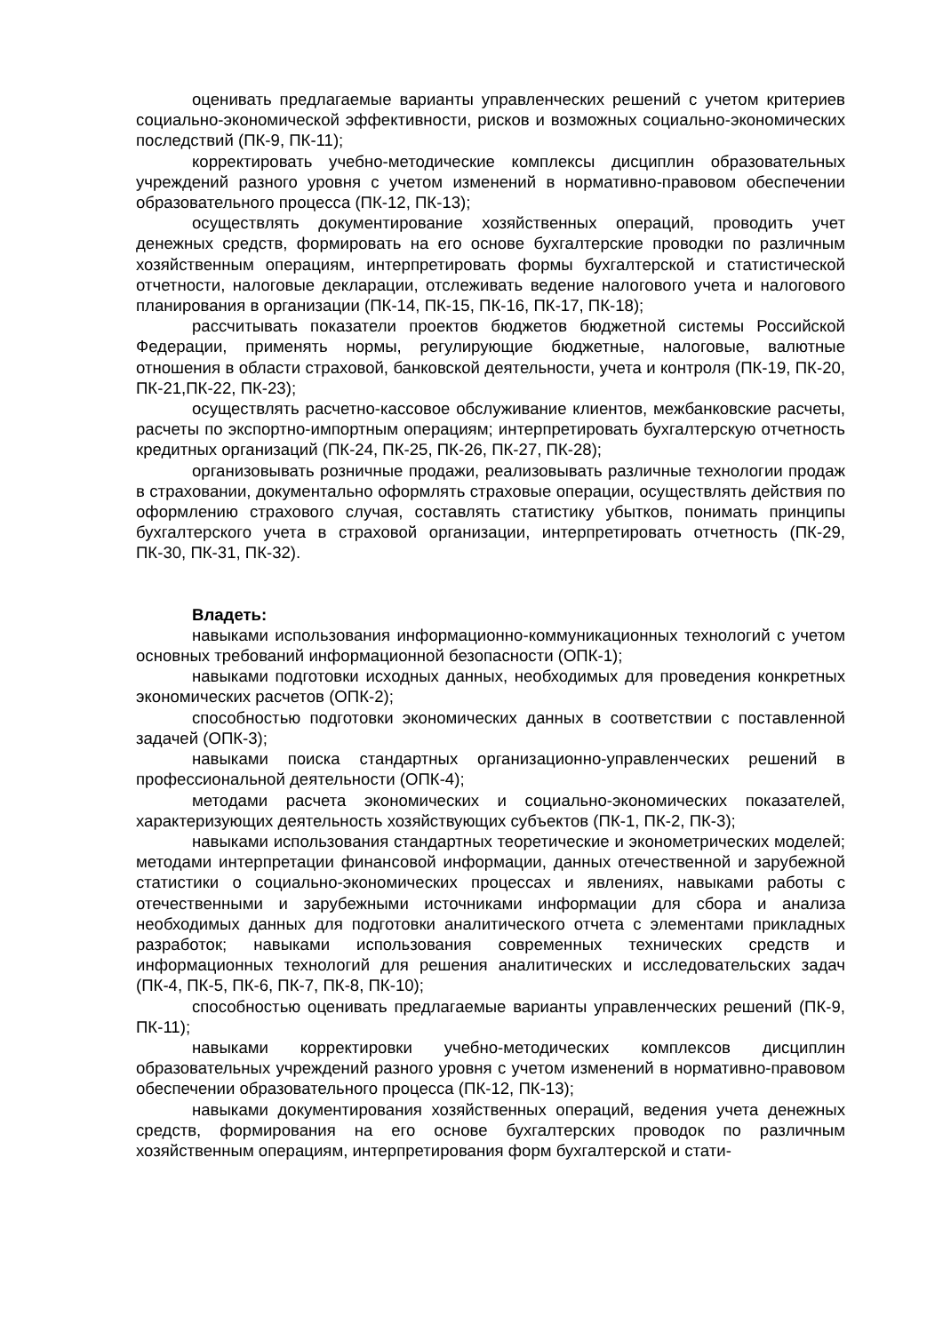оценивать предлагаемые варианты управленческих решений с учетом критериев социально-экономической эффективности, рисков и возможных социально-экономических последствий (ПК-9, ПК-11);
корректировать учебно-методические комплексы дисциплин образовательных учреждений разного уровня с учетом изменений в нормативно-правовом обеспечении образовательного процесса (ПК-12, ПК-13);
осуществлять документирование хозяйственных операций, проводить учет денежных средств, формировать на его основе бухгалтерские проводки по различным хозяйственным операциям, интерпретировать формы бухгалтерской и статистической отчетности, налоговые декларации, отслеживать ведение налогового учета и налогового планирования в организации (ПК-14, ПК-15, ПК-16, ПК-17, ПК-18);
рассчитывать показатели проектов бюджетов бюджетной системы Российской Федерации, применять нормы, регулирующие бюджетные, налоговые, валютные отношения в области страховой, банковской деятельности, учета и контроля (ПК-19, ПК-20, ПК-21,ПК-22, ПК-23);
осуществлять расчетно-кассовое обслуживание клиентов, межбанковские расчеты, расчеты по экспортно-импортным операциям; интерпретировать бухгалтерскую отчетность кредитных организаций (ПК-24, ПК-25, ПК-26, ПК-27, ПК-28);
организовывать розничные продажи, реализовывать различные технологии продаж в страховании, документально оформлять страховые операции, осуществлять действия по оформлению страхового случая, составлять статистику убытков, понимать принципы бухгалтерского учета в страховой организации, интерпретировать отчетность (ПК-29, ПК-30, ПК-31, ПК-32).
Владеть:
навыками использования информационно-коммуникационных технологий с учетом основных требований информационной безопасности (ОПК-1);
навыками подготовки исходных данных, необходимых для проведения конкретных экономических расчетов (ОПК-2);
способностью подготовки экономических данных в соответствии с поставленной задачей (ОПК-3);
навыками поиска стандартных организационно-управленческих решений в профессиональной деятельности (ОПК-4);
методами расчета экономических и социально-экономических показателей, характеризующих деятельность хозяйствующих субъектов (ПК-1, ПК-2, ПК-3);
навыками использования стандартных теоретические и эконометрических моделей; методами интерпретации финансовой информации, данных отечественной и зарубежной статистики о социально-экономических процессах и явлениях, навыками работы с отечественными и зарубежными источниками информации для сбора и анализа необходимых данных для подготовки аналитического отчета с элементами прикладных разработок; навыками использования современных технических средств и информационных технологий для решения аналитических и исследовательских задач (ПК-4, ПК-5, ПК-6, ПК-7, ПК-8, ПК-10);
способностью оценивать предлагаемые варианты управленческих решений (ПК-9, ПК-11);
навыками корректировки учебно-методических комплексов дисциплин образовательных учреждений разного уровня с учетом изменений в нормативно-правовом обеспечении образовательного процесса (ПК-12, ПК-13);
навыками документирования хозяйственных операций, ведения учета денежных средств, формирования на его основе бухгалтерских проводок по различным хозяйственным операциям, интерпретирования форм бухгалтерской и стати-